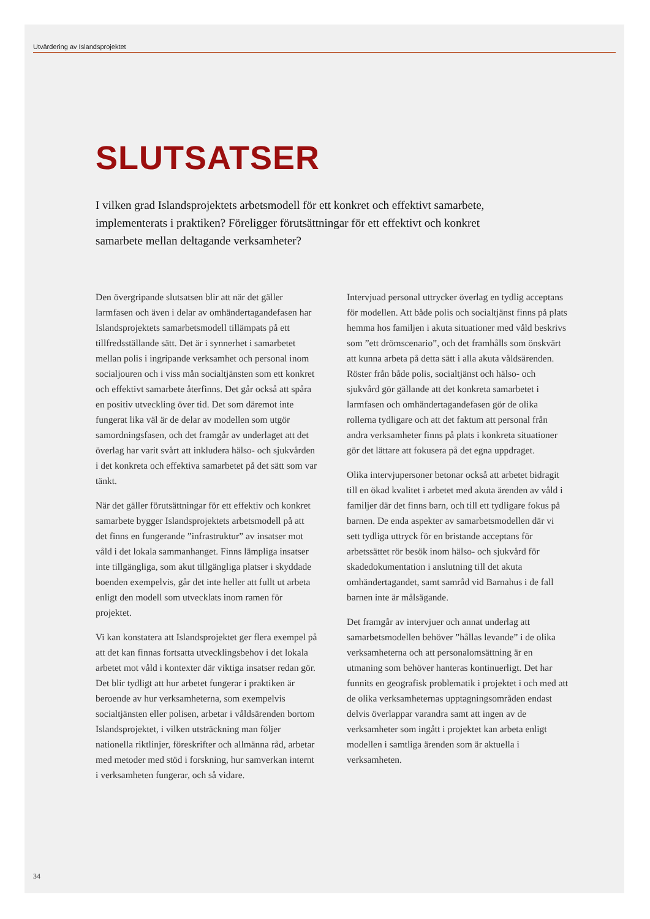Utvärdering av Islandsprojektet
SLUTSATSER
I vilken grad Islandsprojektets arbetsmodell för ett konkret och effektivt samarbete, implementerats i praktiken? Föreligger förutsättningar för ett effektivt och konkret samarbete mellan deltagande verksamheter?
Den övergripande slutsatsen blir att när det gäller larmfasen och även i delar av omhändertagandefasen har Islandsprojektets samarbetsmodell tillämpats på ett tillfredsställande sätt. Det är i synnerhet i samarbetet mellan polis i ingripande verksamhet och personal inom socialjouren och i viss mån socialtjänsten som ett konkret och effektivt samarbete återfinns. Det går också att spåra en positiv utveckling över tid. Det som däremot inte fungerat lika väl är de delar av modellen som utgör samordningsfasen, och det framgår av underlaget att det överlag har varit svårt att inkludera hälso- och sjukvården i det konkreta och effektiva samarbetet på det sätt som var tänkt.
När det gäller förutsättningar för ett effektiv och konkret samarbete bygger Islandsprojektets arbetsmodell på att det finns en fungerande ”infrastruktur” av insatser mot våld i det lokala sammanhanget. Finns lämpliga insatser inte tillgängliga, som akut tillgängliga platser i skyddade boenden exempelvis, går det inte heller att fullt ut arbeta enligt den modell som utvecklats inom ramen för projektet.
Vi kan konstatera att Islandsprojektet ger flera exempel på att det kan finnas fortsatta utvecklingsbehov i det lokala arbetet mot våld i kontexter där viktiga insatser redan gör. Det blir tydligt att hur arbetet fungerar i praktiken är beroende av hur verksamheterna, som exempelvis socialtjänsten eller polisen, arbetar i våldsärenden bortom Islandsprojektet, i vilken utsträckning man följer nationella riktlinjer, föreskrifter och allmänna råd, arbetar med metoder med stöd i forskning, hur samverkan internt i verksamheten fungerar, och så vidare.
Intervjuad personal uttrycker överlag en tydlig acceptans för modellen. Att både polis och socialtjänst finns på plats hemma hos familjen i akuta situationer med våld beskrivs som ”ett drömscenario”, och det framhålls som önskvärt att kunna arbeta på detta sätt i alla akuta våldsärenden. Röster från både polis, socialtjänst och hälso- och sjukvård gör gällande att det konkreta samarbetet i larmfasen och omhändertagandefasen gör de olika rollerna tydligare och att det faktum att personal från andra verksamheter finns på plats i konkreta situationer gör det lättare att fokusera på det egna uppdraget.
Olika intervjupersoner betonar också att arbetet bidragit till en ökad kvalitet i arbetet med akuta ärenden av våld i familjer där det finns barn, och till ett tydligare fokus på barnen. De enda aspekter av samarbetsmodellen där vi sett tydliga uttryck för en bristande acceptans för arbetssättet rör besök inom hälso- och sjukvård för skadedokumentation i anslutning till det akuta omhändertagandet, samt samråd vid Barnahus i de fall barnen inte är målsägande.
Det framgår av intervjuer och annat underlag att samarbetsmodellen behöver ”hållas levande” i de olika verksamheterna och att personalomsättning är en utmaning som behöver hanteras kontinuerligt. Det har funnits en geografisk problematik i projektet i och med att de olika verksamheternas upptagningsområden endast delvis överlappar varandra samt att ingen av de verksamheter som ingått i projektet kan arbeta enligt modellen i samtliga ärenden som är aktuella i verksamheten.
34